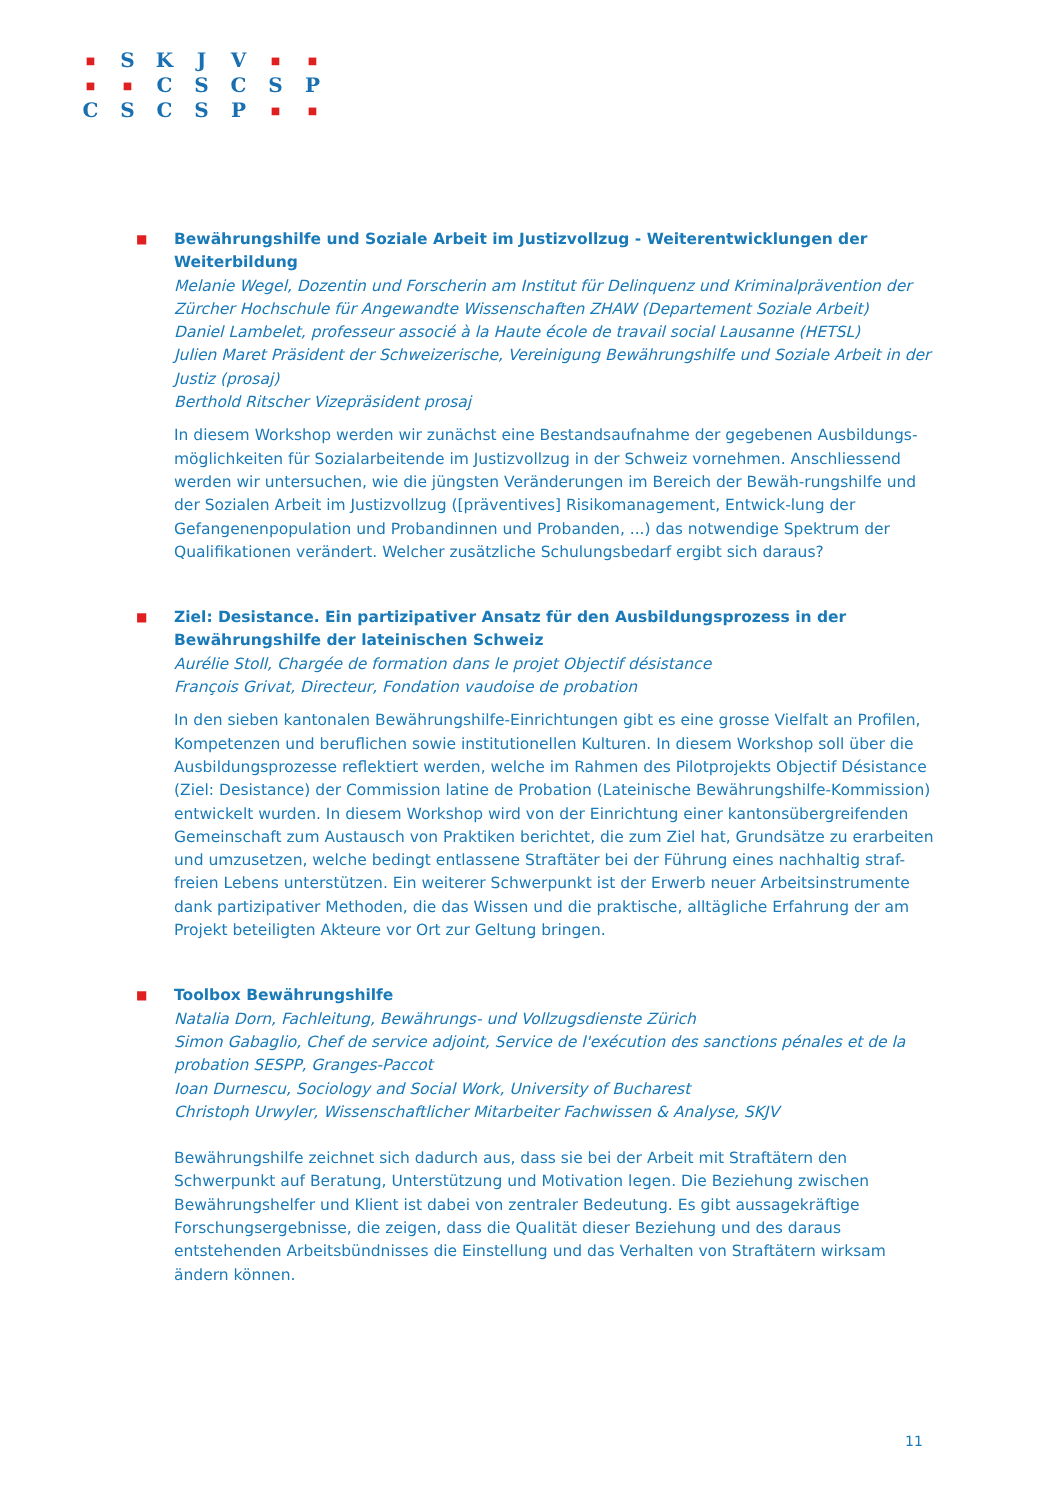| ■ | S | K | J | V | ■ | ■ |
| ■ | ■ | C | S | C | S | P |
| C | S | C | S | P | ■ | ■ |
■
Bewährungshilfe und Soziale Arbeit im Justizvollzug - Weiterentwicklungen der Weiterbildung
Melanie Wegel, Dozentin und Forscherin am Institut für Delinquenz und Kriminalprävention der Zürcher Hochschule für Angewandte Wissenschaften ZHAW (Departement Soziale Arbeit)
Daniel Lambelet, professeur associé à la Haute école de travail social Lausanne (HETSL)
Julien Maret Präsident der Schweizerische, Vereinigung Bewährungshilfe und Soziale Arbeit in der Justiz (prosaj)
Berthold Ritscher Vizepräsident prosaj
In diesem Workshop werden wir zunächst eine Bestandsaufnahme der gegebenen Ausbildungs-möglichkeiten für Sozialarbeitende im Justizvollzug in der Schweiz vornehmen. Anschliessend werden wir untersuchen, wie die jüngsten Veränderungen im Bereich der Bewäh-rungshilfe und der Sozialen Arbeit im Justizvollzug ([präventives] Risikomanagement, Entwick-lung der Gefangenenpopulation und Probandinnen und Probanden, ...) das notwendige Spektrum der Qualifikationen verändert. Welcher zusätzliche Schulungsbedarf ergibt sich daraus?
■
Ziel: Desistance. Ein partizipativer Ansatz für den Ausbildungsprozess in der Bewährungshilfe der lateinischen Schweiz
Aurélie Stoll, Chargée de formation dans le projet Objectif désistance
François Grivat, Directeur, Fondation vaudoise de probation
In den sieben kantonalen Bewährungshilfe-Einrichtungen gibt es eine grosse Vielfalt an Profilen, Kompetenzen und beruflichen sowie institutionellen Kulturen. In diesem Workshop soll über die Ausbildungsprozesse reflektiert werden, welche im Rahmen des Pilotprojekts Objectif Désistance (Ziel: Desistance) der Commission latine de Probation (Lateinische Bewährungshilfe-Kommission) entwickelt wurden. In diesem Workshop wird von der Einrichtung einer kantonsübergreifenden Gemeinschaft zum Austausch von Praktiken berichtet, die zum Ziel hat, Grundsätze zu erarbeiten und umzusetzen, welche bedingt entlassene Straftäter bei der Führung eines nachhaltig straf-freien Lebens unterstützen. Ein weiterer Schwerpunkt ist der Erwerb neuer Arbeitsinstrumente dank partizipativer Methoden, die das Wissen und die praktische, alltägliche Erfahrung der am Projekt beteiligten Akteure vor Ort zur Geltung bringen.
■
Toolbox Bewährungshilfe
Natalia Dorn, Fachleitung, Bewährungs- und Vollzugsdienste Zürich
Simon Gabaglio, Chef de service adjoint, Service de l'exécution des sanctions pénales et de la probation SESPP, Granges-Paccot
Ioan Durnescu, Sociology and Social Work, University of Bucharest
Christoph Urwyler, Wissenschaftlicher Mitarbeiter Fachwissen & Analyse, SKJV
Bewährungshilfe zeichnet sich dadurch aus, dass sie bei der Arbeit mit Straftätern den Schwerpunkt auf Beratung, Unterstützung und Motivation legen. Die Beziehung zwischen Bewährungshelfer und Klient ist dabei von zentraler Bedeutung. Es gibt aussagekräftige Forschungsergebnisse, die zeigen, dass die Qualität dieser Beziehung und des daraus entstehenden Arbeitsbündnisses die Einstellung und das Verhalten von Straftätern wirksam ändern können.
11